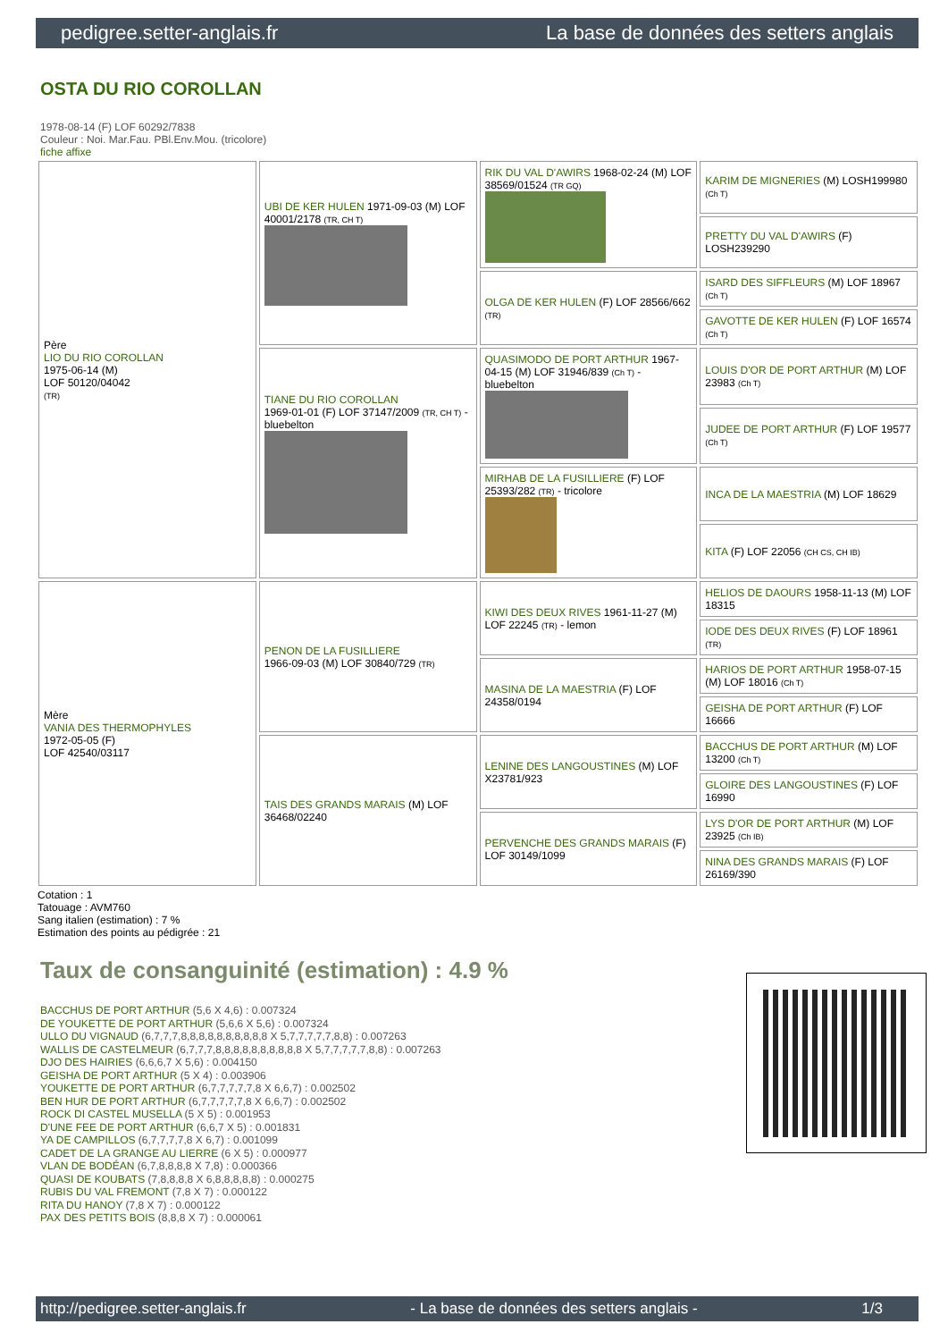pedigree.setter-anglais.fr La base de données des setters anglais
OSTA DU RIO COROLLAN
1978-08-14 (F) LOF 60292/7838
Couleur : Noi. Mar.Fau. PBl.Env.Mou. (tricolore)
fiche affixe
| Père LIO DU RIO COROLLAN 1975-06-14 (M) LOF 50120/04042 (TR) | UBI DE KER HULEN 1971-09-03 (M) LOF 40001/2178 (TR, CH T) | RIK DU VAL D'AWIRS 1968-02-24 (M) LOF 38569/01524 (TR GQ) | KARIM DE MIGNERIES (M) LOSH199980 (Ch T) |
| | | | PRETTY DU VAL D'AWIRS (F) LOSH239290 |
| | | OLGA DE KER HULEN (F) LOF 28566/662 (TR) | ISARD DES SIFFLEURS (M) LOF 18967 (Ch T) |
| | | | GAVOTTE DE KER HULEN (F) LOF 16574 (Ch T) |
| | TIANE DU RIO COROLLAN 1969-01-01 (F) LOF 37147/2009 (TR, CH T) - bluebelton | QUASIMODO DE PORT ARTHUR 1967-04-15 (M) LOF 31946/839 (Ch T) - bluebelton | LOUIS D'OR DE PORT ARTHUR (M) LOF 23983 (Ch T) |
| | | | JUDEE DE PORT ARTHUR (F) LOF 19577 (Ch T) |
| | | MIRHAB DE LA FUSILLIERE (F) LOF 25393/282 (TR) - tricolore | INCA DE LA MAESTRIA (M) LOF 18629 |
| | | | KITA (F) LOF 22056 (CH CS, CH IB) |
| Mère VANIA DES THERMOPHYLES 1972-05-05 (F) LOF 42540/03117 | PENON DE LA FUSILLIERE 1966-09-03 (M) LOF 30840/729 (TR) | KIWI DES DEUX RIVES 1961-11-27 (M) LOF 22245 (TR) - lemon | HELIOS DE DAOURS 1958-11-13 (M) LOF 18315 |
| | | | IODE DES DEUX RIVES (F) LOF 18961 (TR) |
| | | MASINA DE LA MAESTRIA (F) LOF 24358/0194 | HARIOS DE PORT ARTHUR 1958-07-15 (M) LOF 18016 (Ch T) |
| | | | GEISHA DE PORT ARTHUR (F) LOF 16666 |
| | TAIS DES GRANDS MARAIS (M) LOF 36468/02240 | LENINE DES LANGOUSTINES (M) LOF X23781/923 | BACCHUS DE PORT ARTHUR (M) LOF 13200 (Ch T) |
| | | | GLOIRE DES LANGOUSTINES (F) LOF 16990 |
| | | PERVENCHE DES GRANDS MARAIS (F) LOF 30149/1099 | LYS D'OR DE PORT ARTHUR (M) LOF 23925 (Ch IB) |
| | | | NINA DES GRANDS MARAIS (F) LOF 26169/390 |
Cotation : 1
Tatouage : AVM760
Sang italien (estimation) : 7 %
Estimation des points au pédigrée : 21
Taux de consanguinité (estimation) : 4.9 %
BACCHUS DE PORT ARTHUR (5,6 X 4,6) : 0.007324
DE YOUKETTE DE PORT ARTHUR (5,6,6 X 5,6) : 0.007324
ULLO DU VIGNAUD (6,7,7,7,8,8,8,8,8,8,8,8,8,8 X 5,7,7,7,7,7,8,8) : 0.007263
WALLIS DE CASTELMEUR (6,7,7,7,8,8,8,8,8,8,8,8,8,8 X 5,7,7,7,7,7,8,8) : 0.007263
DJO DES HAIRIES (6,6,6,7 X 5,6) : 0.004150
GEISHA DE PORT ARTHUR (5 X 4) : 0.003906
YOUKETTE DE PORT ARTHUR (6,7,7,7,7,7,8 X 6,6,7) : 0.002502
BEN HUR DE PORT ARTHUR (6,7,7,7,7,7,8 X 6,6,7) : 0.002502
ROCK DI CASTEL MUSELLA (5 X 5) : 0.001953
D'UNE FEE DE PORT ARTHUR (6,6,7 X 5) : 0.001831
YA DE CAMPILLOS (6,7,7,7,7,8 X 6,7) : 0.001099
CADET DE LA GRANGE AU LIERRE (6 X 5) : 0.000977
VLAN DE BODÉAN (6,7,8,8,8,8 X 7,8) : 0.000366
QUASI DE KOUBATS (7,8,8,8,8 X 6,8,8,8,8,8) : 0.000275
RUBIS DU VAL FREMONT (7,8 X 7) : 0.000122
RITA DU HANOY (7,8 X 7) : 0.000122
PAX DES PETITS BOIS (8,8,8 X 7) : 0.000061
http://pedigree.setter-anglais.fr - La base de données des setters anglais - 1/3